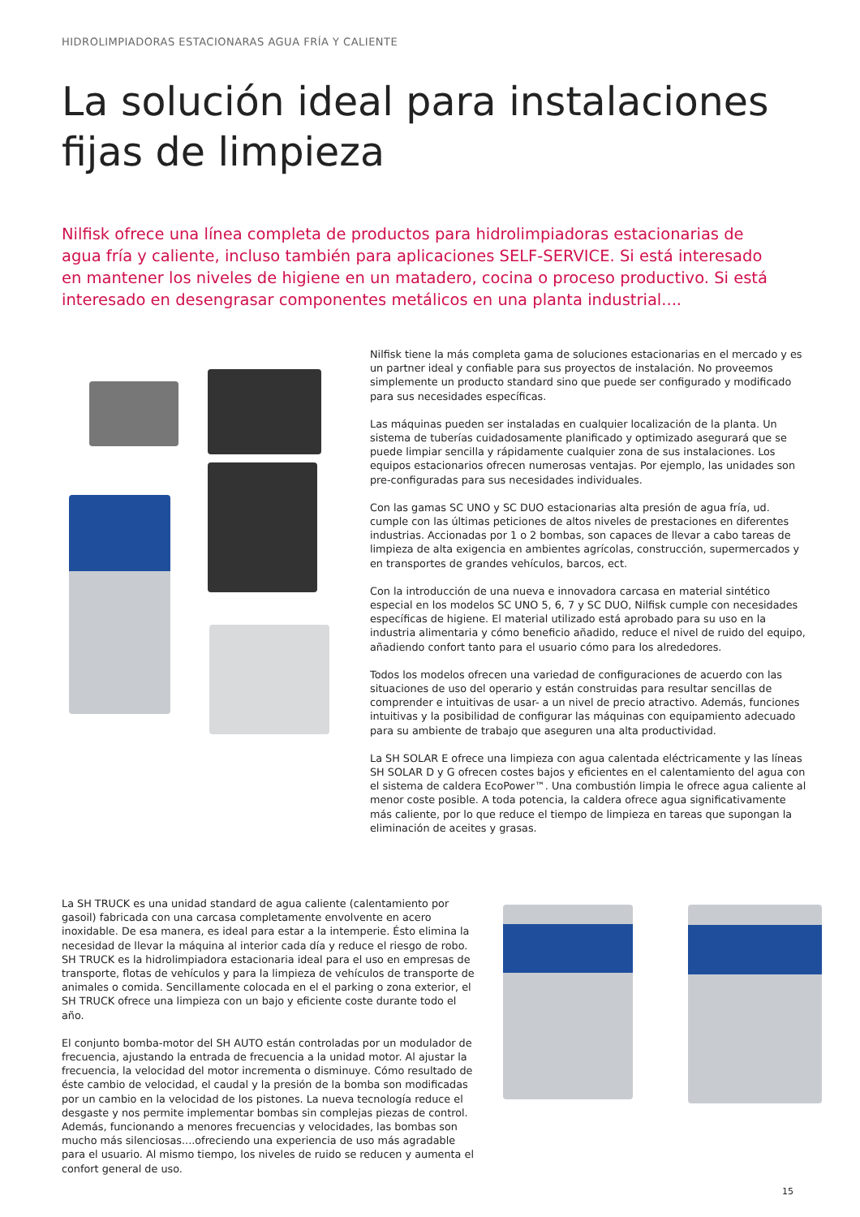HIDROLIMPIADORAS ESTACIONARAS AGUA FRÍA Y CALIENTE
La solución ideal para instalaciones
fijas de limpieza
Nilfisk ofrece una línea completa de productos para hidrolimpiadoras estacionarias de agua fría y caliente, incluso también para aplicaciones SELF-SERVICE. Si está interesado en mantener los niveles de higiene en un matadero, cocina o proceso productivo. Si está interesado en desengrasar componentes metálicos en una planta industrial....
Nilfisk tiene la más completa gama de soluciones estacionarias en el mercado y es un partner ideal y confiable para sus proyectos de instalación. No proveemos simplemente un producto standard sino que puede ser configurado y modificado para sus necesidades específicas.
Las máquinas pueden ser instaladas en cualquier localización de la planta. Un sistema de tuberías cuidadosamente planificado y optimizado asegurará que se puede limpiar sencilla y rápidamente cualquier zona de sus instalaciones. Los equipos estacionarios ofrecen numerosas ventajas. Por ejemplo, las unidades son pre-configuradas para sus necesidades individuales.
Con las gamas SC UNO y SC DUO estacionarias alta presión de agua fría, ud. cumple con las últimas peticiones de altos niveles de prestaciones en diferentes industrias. Accionadas por 1 o 2 bombas, son capaces de llevar a cabo tareas de limpieza de alta exigencia en ambientes agrícolas, construcción, supermercados y en transportes de grandes vehículos, barcos, ect.
Con la introducción de una nueva e innovadora carcasa en material sintético especial en los modelos SC UNO 5, 6, 7 y SC DUO, Nilfisk cumple con necesidades específicas de higiene. El material utilizado está aprobado para su uso en la industria alimentaria y cómo beneficio añadido, reduce el nivel de ruido del equipo, añadiendo confort tanto para el usuario cómo para los alrededores.
Todos los modelos ofrecen una variedad de configuraciones de acuerdo con las situaciones de uso del operario y están construidas para resultar sencillas de comprender e intuitivas de usar- a un nivel de precio atractivo. Además, funciones intuitivas y la posibilidad de configurar las máquinas con equipamiento adecuado para su ambiente de trabajo que aseguren una alta productividad.
La SH SOLAR E ofrece una limpieza con agua calentada eléctricamente y las líneas SH SOLAR D y G ofrecen costes bajos y eficientes en el calentamiento del agua con el sistema de caldera EcoPower™. Una combustión limpia le ofrece agua caliente al menor coste posible. A toda potencia, la caldera ofrece agua significativamente más caliente, por lo que reduce el tiempo de limpieza en tareas que supongan la eliminación de aceites y grasas.
La SH TRUCK es una unidad standard de agua caliente (calentamiento por gasoil) fabricada con una carcasa completamente envolvente en acero inoxidable. De esa manera, es ideal para estar a la intemperie. Ésto elimina la necesidad de llevar la máquina al interior cada día y reduce el riesgo de robo. SH TRUCK es la hidrolimpiadora estacionaria ideal para el uso en empresas de transporte, flotas de vehículos y para la limpieza de vehículos de transporte de animales o comida. Sencillamente colocada en el el parking o zona exterior, el SH TRUCK ofrece una limpieza con un bajo y eficiente coste durante todo el año.
El conjunto bomba-motor del SH AUTO están controladas por un modulador de frecuencia, ajustando la entrada de frecuencia a la unidad motor. Al ajustar la frecuencia, la velocidad del motor incrementa o disminuye. Cómo resultado de éste cambio de velocidad, el caudal y la presión de la bomba son modificadas por un cambio en la velocidad de los pistones. La nueva tecnología reduce el desgaste y nos permite implementar bombas sin complejas piezas de control. Además, funcionando a menores frecuencias y velocidades, las bombas son mucho más silenciosas....ofreciendo una experiencia de uso más agradable para el usuario. Al mismo tiempo, los niveles de ruido se reducen y aumenta el confort general de uso.
15